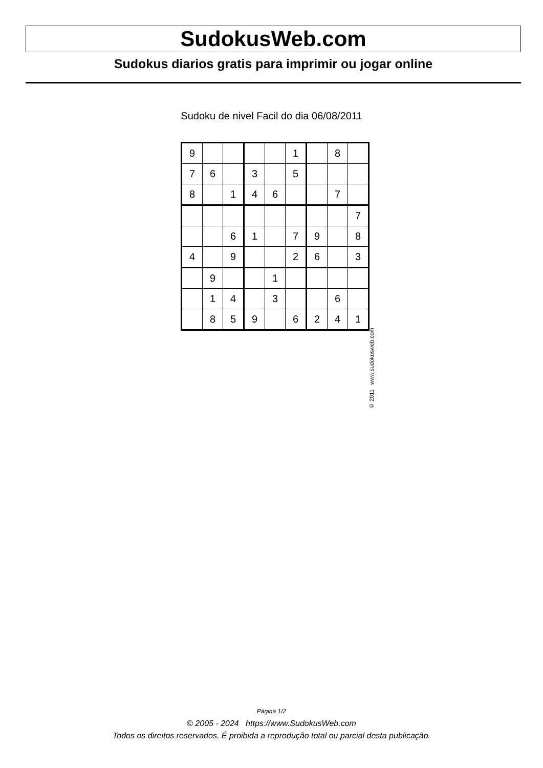SudokusWeb.com
Sudokus diarios gratis para imprimir ou jogar online
Sudoku de nivel Facil do dia 06/08/2011
| 9 | | | | | 1 | | 8 | |
| 7 | 6 | | 3 | | 5 | | | |
| 8 | | 1 | 4 | 6 | | | 7 | |
| | | | | | | | | 7 |
| | | 6 | 1 | | 7 | 9 | | 8 |
| 4 | | 9 | | | 2 | 6 | | 3 |
| | 9 | | | 1 | | | | |
| | 1 | 4 | | 3 | | | 6 | |
| | 8 | 5 | 9 | | 6 | 2 | 4 | 1 |
© 2011 www.sudokusweb.com
Página 1/2
© 2005 - 2024 https://www.SudokusWeb.com
Todos os direitos reservados. É proibida a reprodução total ou parcial desta publicação.